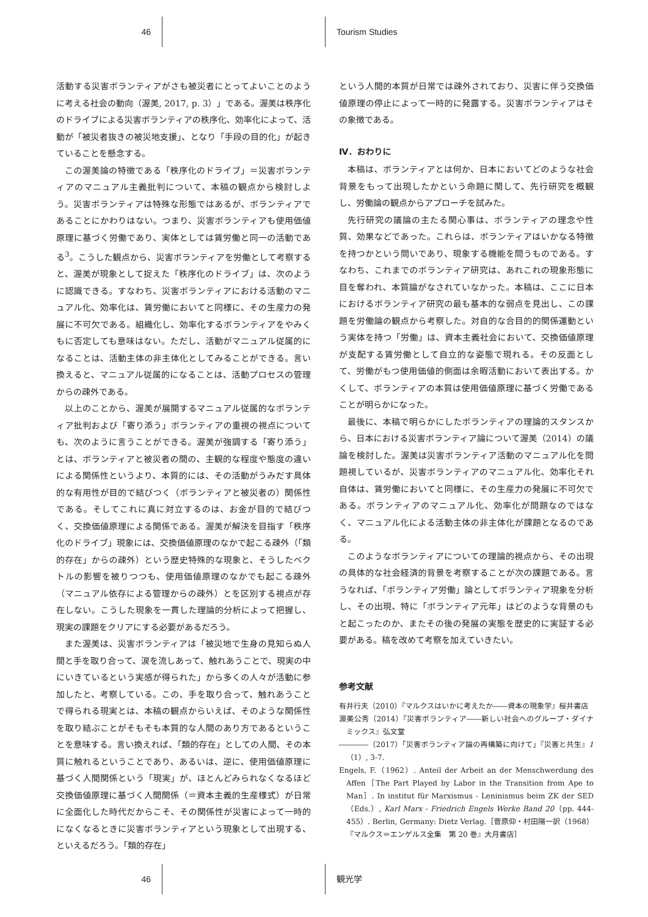46 Tourism Studies
活動する災害ボランティアがさも被災者にとってよいことのように考える社会の動向（渥美, 2017, p. 3）」である。渥美は秩序化のドライブによる災害ボランティアの秩序化、効率化によって、活動が「被災者抜きの被災地支援」、となり「手段の目的化」が起きていることを懸念する。
この渥美論の特徴である「秩序化のドライブ」＝災害ボランティアのマニュアル主義批判について、本稿の観点から検討しよう。災害ボランティアは特殊な形態ではあるが、ボランティアであることにかわりはない。つまり、災害ボランティアも使用価値原理に基づく労働であり、実体としては賃労働と同一の活動である<sup>3</sup>。こうした観点から、災害ボランティアを労働として考察すると、渥美が現象として捉えた「秩序化のドライブ」は、次のように認識できる。すなわち、災害ボランティアにおける活動のマニュアル化、効率化は、賃労働においてと同様に、その生産力の発展に不可欠である。組織化し、効率化するボランティアをやみくもに否定しても意味はない。ただし、活動がマニュアル従属的になることは、活動主体の非主体化としてみることができる。言い換えると、マニュアル従属的になることは、活動プロセスの管理からの疎外である。
以上のことから、渥美が展開するマニュアル従属的なボランティア批判および「寄り添う」ボランティアの重視の視点についても、次のように言うことができる。渥美が強調する「寄り添う」とは、ボランティアと被災者の間の、主観的な程度や態度の違いによる関係性というより、本質的には、その活動がうみだす具体的な有用性が目的で結びつく（ボランティアと被災者の）関係性である。そしてこれに真に対立するのは、お金が目的で結びつく、交換価値原理による関係である。渥美が解決を目指す「秩序化のドライブ」現象には、交換価値原理のなかで起こる疎外（「類的存在」からの疎外）という歴史特殊的な現象と、そうしたベクトルの影響を被りつつも、使用価値原理のなかでも起こる疎外（マニュアル依存による管理からの疎外）とを区別する視点が存在しない。こうした現象を一貫した理論的分析によって把握し、現実の課題をクリアにする必要があるだろう。
また渥美は、災害ボランティアは「被災地で生身の見知らぬ人間と手を取り合って、涙を流しあって、触れあうことで、現実の中にいきているという実感が得られた」から多くの人々が活動に参加したと、考察している。この、手を取り合って、触れあうことで得られる現実とは、本稿の観点からいえば、そのような関係性を取り結ぶことがそもそも本質的な人間のあり方であるということを意味する。言い換えれば、「類的存在」としての人間、その本質に触れるということであり、あるいは、逆に、使用価値原理に基づく人間関係という「現実」が、ほとんどみられなくなるほど交換価値原理に基づく人間関係（＝資本主義的生産様式）が日常に全面化した時代だからこそ、その関係性が災害によって一時的になくなるときに災害ボランティアという現象として出現する、といえるだろう。「類的存在」
という人間的本質が日常では疎外されており、災害に伴う交換価値原理の停止によって一時的に発露する。災害ボランティアはその象徴である。
Ⅳ．おわりに
本稿は、ボランティアとは何か、日本においてどのような社会背景をもって出現したかという命題に関して、先行研究を概観し、労働論の観点からアプローチを試みた。
先行研究の議論の主たる関心事は、ボランティアの理念や性質、効果などであった。これらは、ボランティアはいかなる特徴を持つかという問いであり、現象する機能を問うものである。すなわち、これまでのボランティア研究は、あれこれの現象形態に目を奪われ、本質論がなされていなかった。本稿は、ここに日本におけるボランティア研究の最も基本的な弱点を見出し、この課題を労働論の観点から考察した。対自的な合目的的関係運動という実体を持つ「労働」は、資本主義社会において、交換価値原理が支配する賃労働として自立的な姿態で現れる。その反面として、労働がもつ使用価値的側面は余暇活動において表出する。かくして、ボランティアの本質は使用価値原理に基づく労働であることが明らかになった。
最後に、本稿で明らかにしたボランティアの理論的スタンスから、日本における災害ボランティア論について渥美（2014）の議論を検討した。渥美は災害ボランティア活動のマニュアル化を問題視しているが、災害ボランティアのマニュアル化、効率化それ自体は、賃労働においてと同様に、その生産力の発展に不可欠である。ボランティアのマニュアル化、効率化が問題なのではなく、マニュアル化による活動主体の非主体化が課題となるのである。
このようなボランティアについての理論的視点から、その出現の具体的な社会経済的背景を考察することが次の課題である。言うなれば、「ボランティア労働」論としてボランティア現象を分析し、その出現、特に「ボランティア元年」はどのような背景のもと起こったのか、またその後の発展の実態を歴史的に実証する必要がある。稿を改めて考察を加えていきたい。
参考文献
有井行夫（2010）『マルクスはいかに考えたか――資本の現象学』桜井書店
渥美公秀（2014）『災害ボランティア――新しい社会へのグループ・ダイナミックス』弘文堂
――――（2017）「災害ボランティア論の再構築に向けて」『災害と共生』1（1）, 3-7.
Engels, F.（1962）. Anteil der Arbeit an der Menschwerdung des Affen［The Part Played by Labor in the Transition from Ape to Man］. In institut für Marxismus - Leninismus beim ZK der SED（Eds.）, Karl Marx - Friedrich Engels Werke Band 20（pp. 444-455）. Berlin, Germany: Dietz Verlag.［菅原仰・村田陽一訳（1968）『マルクス＝エンゲルス全集　第 20 巻』大月書店］
46 観光学